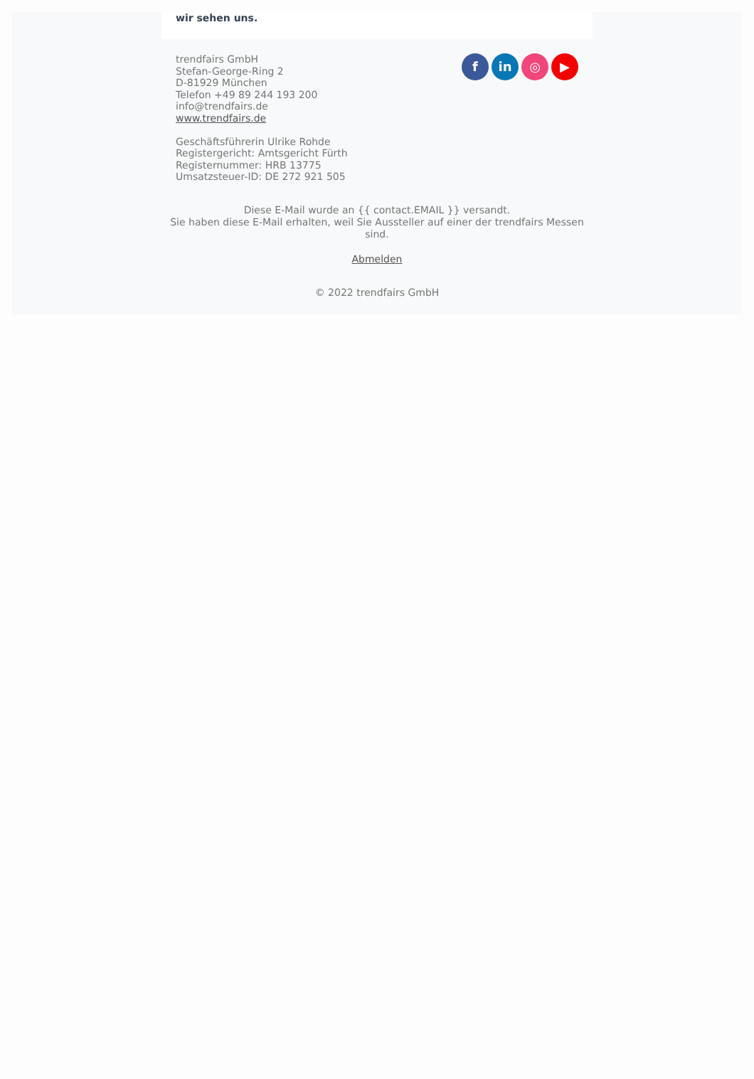wir sehen uns.
trendfairs GmbH
Stefan-George-Ring 2
D-81929 München
Telefon +49 89 244 193 200
info@trendfairs.de
www.trendfairs.de
Geschäftsführerin Ulrike Rohde
Registergericht: Amtsgericht Fürth
Registernummer: HRB 13775
Umsatzsteuer-ID: DE 272 921 505
f in ◎ ▶
Diese E-Mail wurde an {{ contact.EMAIL }} versandt.
Sie haben diese E-Mail erhalten, weil Sie Aussteller auf einer der trendfairs Messen sind.
Abmelden
© 2022 trendfairs GmbH